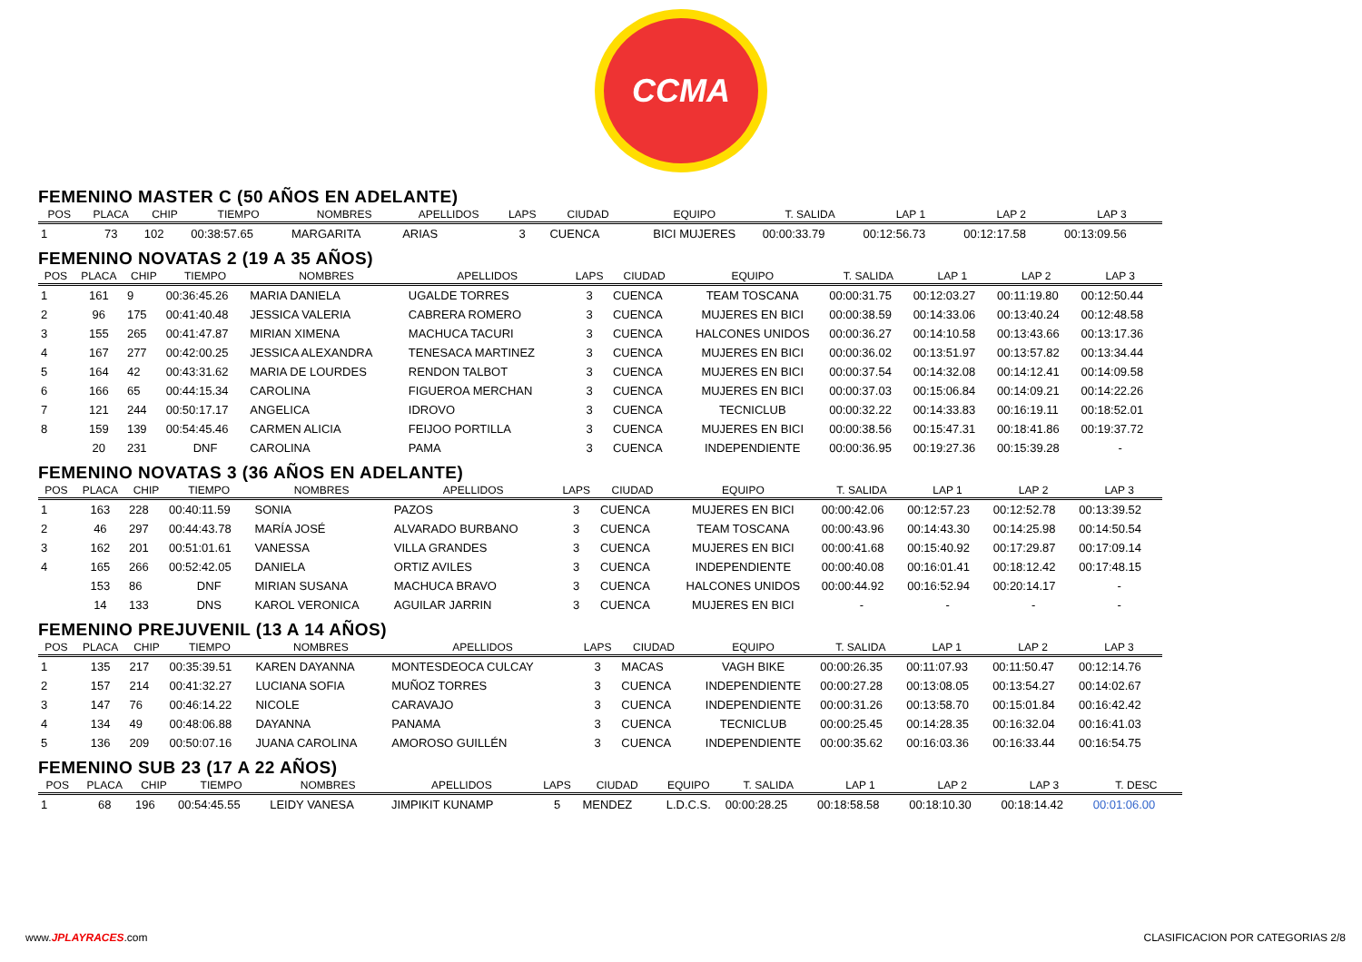CCMA
FEMENINO MASTER C (50 AÑOS EN ADELANTE)
| POS | PLACA | CHIP | TIEMPO | NOMBRES | APELLIDOS | LAPS | CIUDAD | EQUIPO | T. SALIDA | LAP 1 | LAP 2 | LAP 3 |
| --- | --- | --- | --- | --- | --- | --- | --- | --- | --- | --- | --- | --- |
| 1 | 73 | 102 | 00:38:57.65 | MARGARITA | ARIAS | 3 | CUENCA | BICI MUJERES | 00:00:33.79 | 00:12:56.73 | 00:12:17.58 | 00:13:09.56 |
FEMENINO NOVATAS 2 (19 A 35 AÑOS)
| POS | PLACA | CHIP | TIEMPO | NOMBRES | APELLIDOS | LAPS | CIUDAD | EQUIPO | T. SALIDA | LAP 1 | LAP 2 | LAP 3 |
| --- | --- | --- | --- | --- | --- | --- | --- | --- | --- | --- | --- | --- |
| 1 | 161 | 9 | 00:36:45.26 | MARIA DANIELA | UGALDE TORRES | 3 | CUENCA | TEAM TOSCANA | 00:00:31.75 | 00:12:03.27 | 00:11:19.80 | 00:12:50.44 |
| 2 | 96 | 175 | 00:41:40.48 | JESSICA VALERIA | CABRERA ROMERO | 3 | CUENCA | MUJERES EN BICI | 00:00:38.59 | 00:14:33.06 | 00:13:40.24 | 00:12:48.58 |
| 3 | 155 | 265 | 00:41:47.87 | MIRIAN XIMENA | MACHUCA TACURI | 3 | CUENCA | HALCONES UNIDOS | 00:00:36.27 | 00:14:10.58 | 00:13:43.66 | 00:13:17.36 |
| 4 | 167 | 277 | 00:42:00.25 | JESSICA ALEXANDRA | TENESACA MARTINEZ | 3 | CUENCA | MUJERES EN BICI | 00:00:36.02 | 00:13:51.97 | 00:13:57.82 | 00:13:34.44 |
| 5 | 164 | 42 | 00:43:31.62 | MARIA DE LOURDES | RENDON TALBOT | 3 | CUENCA | MUJERES EN BICI | 00:00:37.54 | 00:14:32.08 | 00:14:12.41 | 00:14:09.58 |
| 6 | 166 | 65 | 00:44:15.34 | CAROLINA | FIGUEROA MERCHAN | 3 | CUENCA | MUJERES EN BICI | 00:00:37.03 | 00:15:06.84 | 00:14:09.21 | 00:14:22.26 |
| 7 | 121 | 244 | 00:50:17.17 | ANGELICA | IDROVO | 3 | CUENCA | TECNICLUB | 00:00:32.22 | 00:14:33.83 | 00:16:19.11 | 00:18:52.01 |
| 8 | 159 | 139 | 00:54:45.46 | CARMEN ALICIA | FEIJOO PORTILLA | 3 | CUENCA | MUJERES EN BICI | 00:00:38.56 | 00:15:47.31 | 00:18:41.86 | 00:19:37.72 |
| | 20 | 231 | DNF | CAROLINA | PAMA | 3 | CUENCA | INDEPENDIENTE | 00:00:36.95 | 00:19:27.36 | 00:15:39.28 | - |
FEMENINO NOVATAS 3 (36 AÑOS EN ADELANTE)
| POS | PLACA | CHIP | TIEMPO | NOMBRES | APELLIDOS | LAPS | CIUDAD | EQUIPO | T. SALIDA | LAP 1 | LAP 2 | LAP 3 |
| --- | --- | --- | --- | --- | --- | --- | --- | --- | --- | --- | --- | --- |
| 1 | 163 | 228 | 00:40:11.59 | SONIA | PAZOS | 3 | CUENCA | MUJERES EN BICI | 00:00:42.06 | 00:12:57.23 | 00:12:52.78 | 00:13:39.52 |
| 2 | 46 | 297 | 00:44:43.78 | MARÍA JOSÉ | ALVARADO BURBANO | 3 | CUENCA | TEAM TOSCANA | 00:00:43.96 | 00:14:43.30 | 00:14:25.98 | 00:14:50.54 |
| 3 | 162 | 201 | 00:51:01.61 | VANESSA | VILLA GRANDES | 3 | CUENCA | MUJERES EN BICI | 00:00:41.68 | 00:15:40.92 | 00:17:29.87 | 00:17:09.14 |
| 4 | 165 | 266 | 00:52:42.05 | DANIELA | ORTIZ AVILES | 3 | CUENCA | INDEPENDIENTE | 00:00:40.08 | 00:16:01.41 | 00:18:12.42 | 00:17:48.15 |
| | 153 | 86 | DNF | MIRIAN SUSANA | MACHUCA BRAVO | 3 | CUENCA | HALCONES UNIDOS | 00:00:44.92 | 00:16:52.94 | 00:20:14.17 | - |
| | 14 | 133 | DNS | KAROL VERONICA | AGUILAR JARRIN | 3 | CUENCA | MUJERES EN BICI | - | - | - | - |
FEMENINO PREJUVENIL (13 A 14 AÑOS)
| POS | PLACA | CHIP | TIEMPO | NOMBRES | APELLIDOS | LAPS | CIUDAD | EQUIPO | T. SALIDA | LAP 1 | LAP 2 | LAP 3 |
| --- | --- | --- | --- | --- | --- | --- | --- | --- | --- | --- | --- | --- |
| 1 | 135 | 217 | 00:35:39.51 | KAREN DAYANNA | MONTESDEOCA CULCAY | 3 | MACAS | VAGH BIKE | 00:00:26.35 | 00:11:07.93 | 00:11:50.47 | 00:12:14.76 |
| 2 | 157 | 214 | 00:41:32.27 | LUCIANA SOFIA | MUÑOZ TORRES | 3 | CUENCA | INDEPENDIENTE | 00:00:27.28 | 00:13:08.05 | 00:13:54.27 | 00:14:02.67 |
| 3 | 147 | 76 | 00:46:14.22 | NICOLE | CARAVAJO | 3 | CUENCA | INDEPENDIENTE | 00:00:31.26 | 00:13:58.70 | 00:15:01.84 | 00:16:42.42 |
| 4 | 134 | 49 | 00:48:06.88 | DAYANNA | PANAMA | 3 | CUENCA | TECNICLUB | 00:00:25.45 | 00:14:28.35 | 00:16:32.04 | 00:16:41.03 |
| 5 | 136 | 209 | 00:50:07.16 | JUANA CAROLINA | AMOROSO GUILLÉN | 3 | CUENCA | INDEPENDIENTE | 00:00:35.62 | 00:16:03.36 | 00:16:33.44 | 00:16:54.75 |
FEMENINO SUB 23 (17 A 22 AÑOS)
| POS | PLACA | CHIP | TIEMPO | NOMBRES | APELLIDOS | LAPS | CIUDAD | EQUIPO | T. SALIDA | LAP 1 | LAP 2 | LAP 3 | T. DESC |
| --- | --- | --- | --- | --- | --- | --- | --- | --- | --- | --- | --- | --- | --- |
| 1 | 68 | 196 | 00:54:45.55 | LEIDY VANESA | JIMPIKIT KUNAMP | 5 | MENDEZ | L.D.C.S. | 00:00:28.25 | 00:18:58.58 | 00:18:10.30 | 00:18:14.42 | 00:01:06.00 |
www.JPLAYRACES.com CLASIFICACION POR CATEGORIAS 2/8